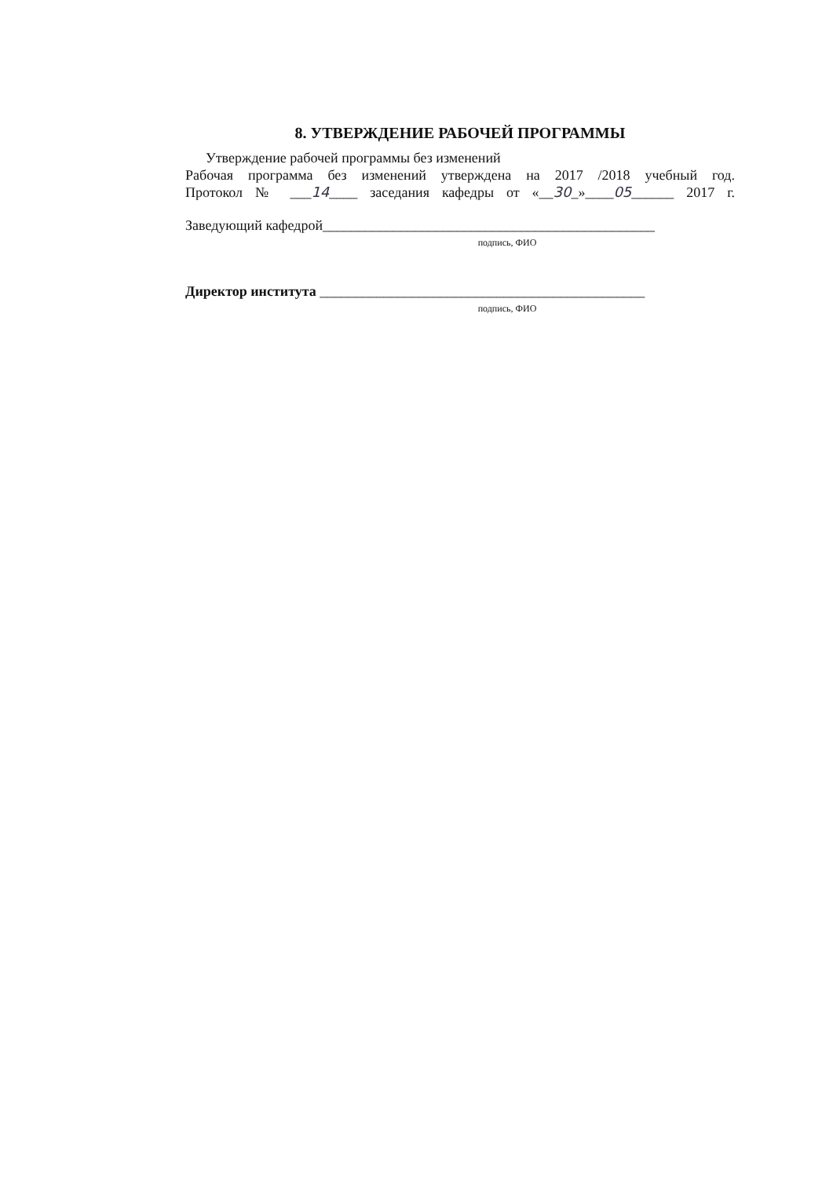8. УТВЕРЖДЕНИЕ РАБОЧЕЙ ПРОГРАММЫ
Утверждение рабочей программы без изменений
Рабочая программа без изменений утверждена на 2017 /2018 учебный год.
Протокол № ___14____ заседания кафедры от «__30_»____05______ 2017 г.
Заведующий кафедрой_______________________________________________
подпись, ФИО
Директор института ______________________________________________
подпись, ФИО